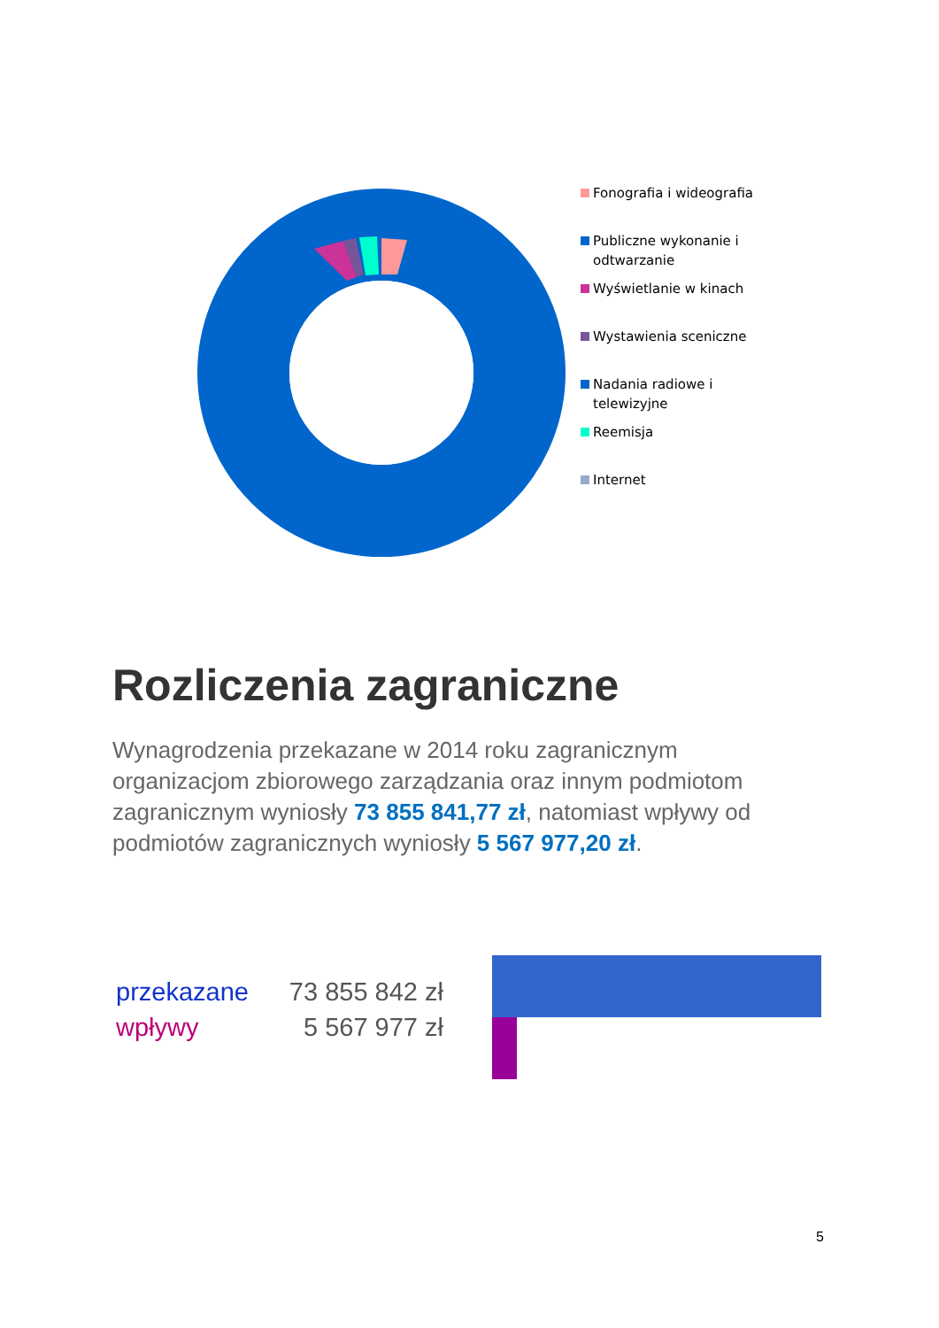Fonografia i wideografia
Publiczne wykonanie i odtwarzanie
Wyświetlanie w kinach
Wystawienia sceniczne
Nadania radiowe i telewizyjne
Reemisja
Internet
Rozliczenia zagraniczne
Wynagrodzenia przekazane w 2014 roku zagranicznym organizacjom zbiorowego zarządzania oraz innym podmiotom zagranicznym wyniosły 73 855 841,77 zł, natomiast wpływy od podmiotów zagranicznych wyniosły 5 567 977,20 zł.
przekazane 73 855 842 zł
wpływy 5 567 977 zł
5